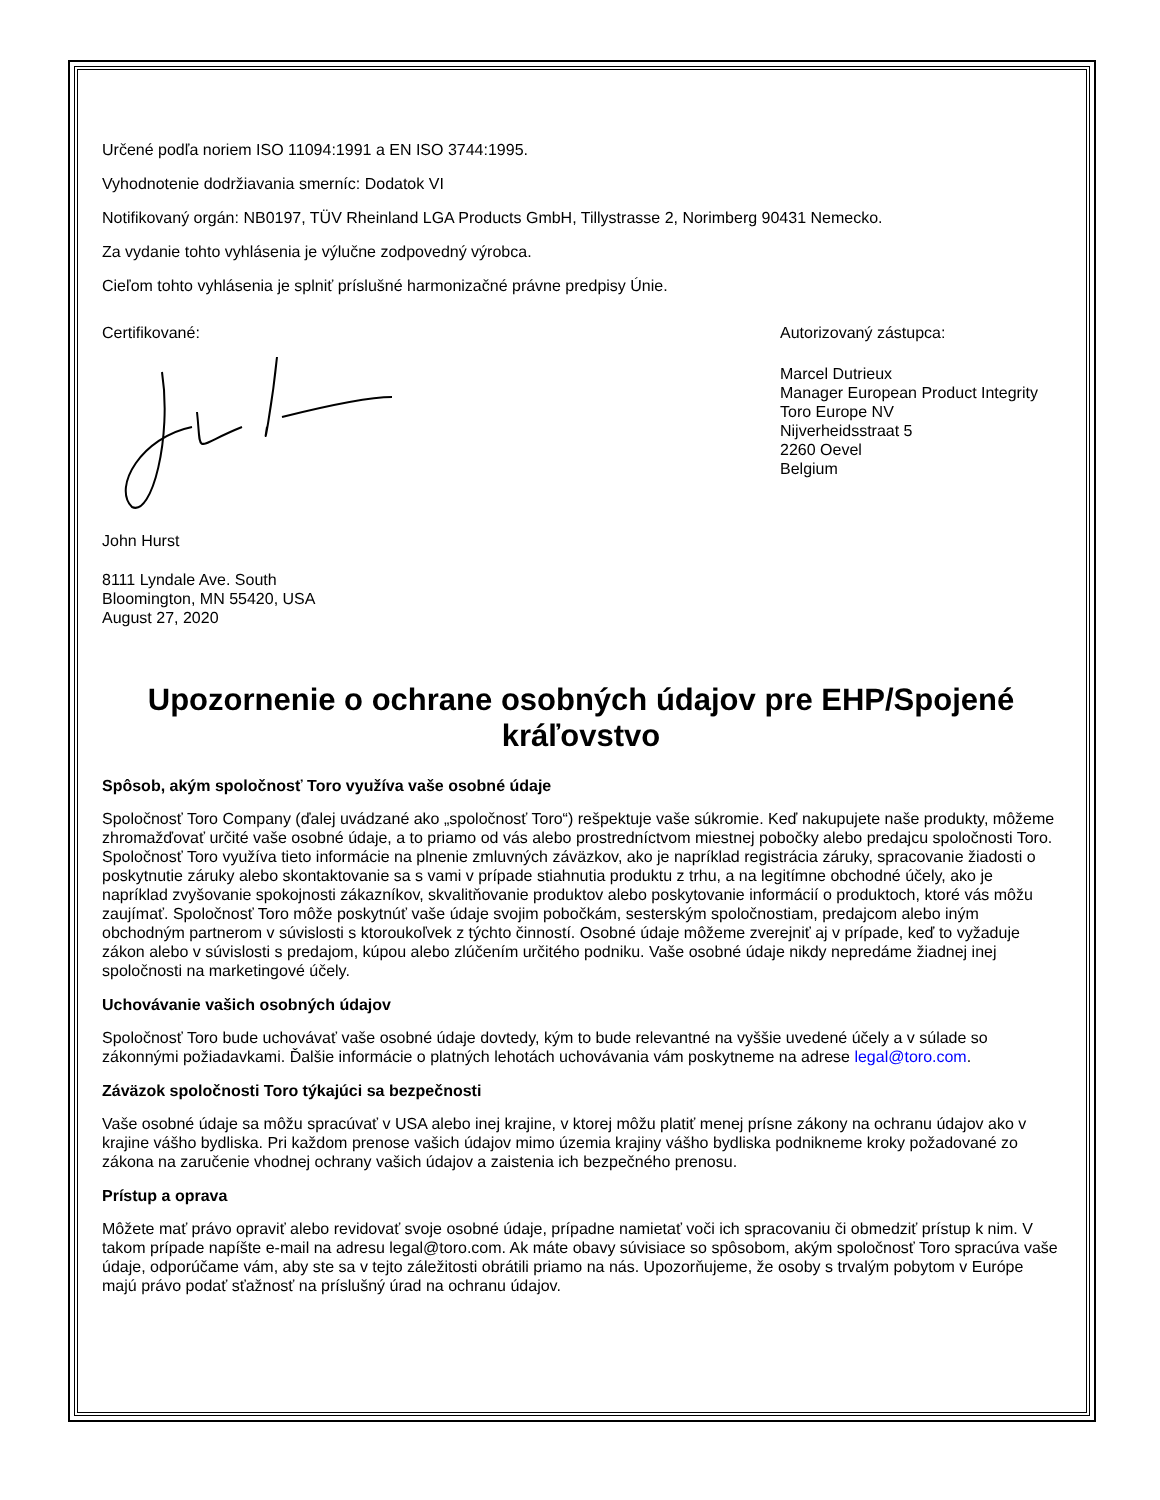Určené podľa noriem ISO 11094:1991 a EN ISO 3744:1995.
Vyhodnotenie dodržiavania smerníc: Dodatok VI
Notifikovaný orgán: NB0197, TÜV Rheinland LGA Products GmbH, Tillystrasse 2, Norimberg 90431 Nemecko.
Za vydanie tohto vyhlásenia je výlučne zodpovedný výrobca.
Cieľom tohto vyhlásenia je splniť príslušné harmonizačné právne predpisy Únie.
Certifikované:
John Hurst
8111 Lyndale Ave. South
Bloomington, MN 55420, USA
August 27, 2020
Autorizovaný zástupca:
Marcel Dutrieux
Manager European Product Integrity
Toro Europe NV
Nijverheidsstraat 5
2260 Oevel
Belgium
Upozornenie o ochrane osobných údajov pre EHP/Spojené kráľovstvo
Spôsob, akým spoločnosť Toro využíva vaše osobné údaje
Spoločnosť Toro Company (ďalej uvádzané ako „spoločnosť Toro“) rešpektuje vaše súkromie. Keď nakupujete naše produkty, môžeme zhromažďovať určité vaše osobné údaje, a to priamo od vás alebo prostredníctvom miestnej pobočky alebo predajcu spoločnosti Toro. Spoločnosť Toro využíva tieto informácie na plnenie zmluvných záväzkov, ako je napríklad registrácia záruky, spracovanie žiadosti o poskytnutie záruky alebo skontaktovanie sa s vami v prípade stiahnutia produktu z trhu, a na legitímne obchodné účely, ako je napríklad zvyšovanie spokojnosti zákazníkov, skvalitňovanie produktov alebo poskytovanie informácií o produktoch, ktoré vás môžu zaujímať. Spoločnosť Toro môže poskytnúť vaše údaje svojim pobočkám, sesterským spoločnostiam, predajcom alebo iným obchodným partnerom v súvislosti s ktoroukoľvek z týchto činností. Osobné údaje môžeme zverejniť aj v prípade, keď to vyžaduje zákon alebo v súvislosti s predajom, kúpou alebo zlúčením určitého podniku. Vaše osobné údaje nikdy nepredáme žiadnej inej spoločnosti na marketingové účely.
Uchovávanie vašich osobných údajov
Spoločnosť Toro bude uchovávať vaše osobné údaje dovtedy, kým to bude relevantné na vyššie uvedené účely a v súlade so zákonnými požiadavkami. Ďalšie informácie o platných lehotách uchovávania vám poskytneme na adrese legal@toro.com.
Záväzok spoločnosti Toro týkajúci sa bezpečnosti
Vaše osobné údaje sa môžu spracúvať v USA alebo inej krajine, v ktorej môžu platiť menej prísne zákony na ochranu údajov ako v krajine vášho bydliska. Pri každom prenose vašich údajov mimo územia krajiny vášho bydliska podnikneme kroky požadované zo zákona na zaručenie vhodnej ochrany vašich údajov a zaistenia ich bezpečného prenosu.
Prístup a oprava
Môžete mať právo opraviť alebo revidovať svoje osobné údaje, prípadne namietať voči ich spracovaniu či obmedziť prístup k nim. V takom prípade napíšte e-mail na adresu legal@toro.com. Ak máte obavy súvisiace so spôsobom, akým spoločnosť Toro spracúva vaše údaje, odporúčame vám, aby ste sa v tejto záležitosti obrátili priamo na nás. Upozorňujeme, že osoby s trvalým pobytom v Európe majú právo podať sťažnosť na príslušný úrad na ochranu údajov.